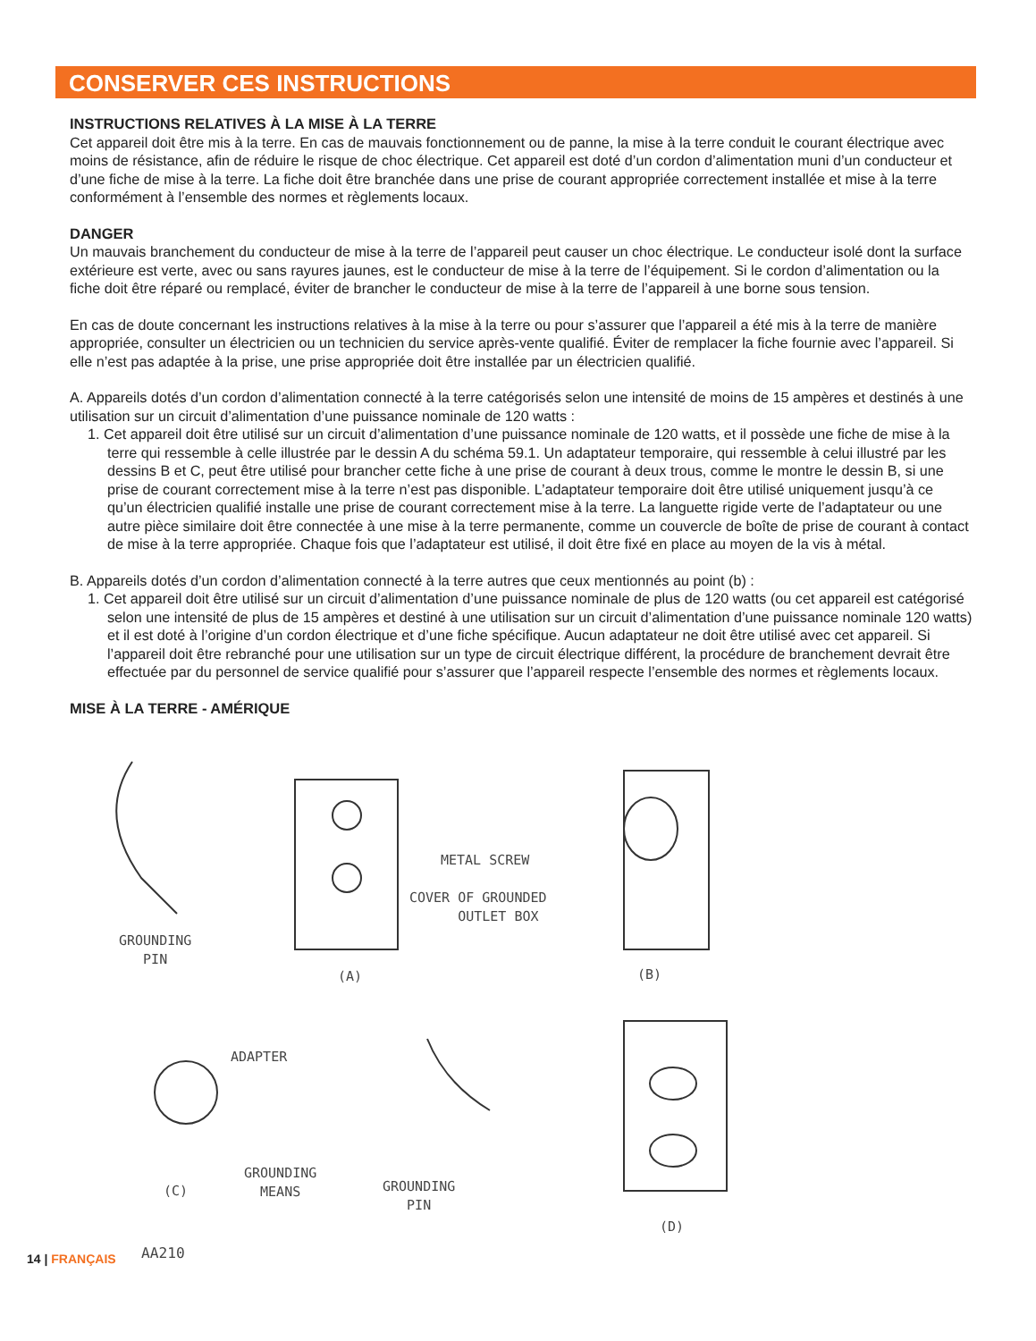CONSERVER CES INSTRUCTIONS
INSTRUCTIONS RELATIVES À LA MISE À LA TERRE
Cet appareil doit être mis à la terre. En cas de mauvais fonctionnement ou de panne, la mise à la terre conduit le courant électrique avec moins de résistance, afin de réduire le risque de choc électrique. Cet appareil est doté d’un cordon d’alimentation muni d’un conducteur et d’une fiche de mise à la terre. La fiche doit être branchée dans une prise de courant appropriée correctement installée et mise à la terre conformément à l’ensemble des normes et règlements locaux.
DANGER
Un mauvais branchement du conducteur de mise à la terre de l’appareil peut causer un choc électrique. Le conducteur isolé dont la surface extérieure est verte, avec ou sans rayures jaunes, est le conducteur de mise à la terre de l’équipement. Si le cordon d’alimentation ou la fiche doit être réparé ou remplacé, éviter de brancher le conducteur de mise à la terre de l’appareil à une borne sous tension.
En cas de doute concernant les instructions relatives à la mise à la terre ou pour s’assurer que l’appareil a été mis à la terre de manière appropriée, consulter un électricien ou un technicien du service après-vente qualifié. Éviter de remplacer la fiche fournie avec l’appareil. Si elle n’est pas adaptée à la prise, une prise appropriée doit être installée par un électricien qualifié.
A. Appareils dotés d’un cordon d’alimentation connecté à la terre catégorisés selon une intensité de moins de 15 ampères et destinés à une utilisation sur un circuit d’alimentation d’une puissance nominale de 120 watts :
1. Cet appareil doit être utilisé sur un circuit d’alimentation d’une puissance nominale de 120 watts, et il possède une fiche de mise à la terre qui ressemble à celle illustrée par le dessin A du schéma 59.1. Un adaptateur temporaire, qui ressemble à celui illustré par les dessins B et C, peut être utilisé pour brancher cette fiche à une prise de courant à deux trous, comme le montre le dessin B, si une prise de courant correctement mise à la terre n’est pas disponible. L’adaptateur temporaire doit être utilisé uniquement jusqu’à ce qu’un électricien qualifié installe une prise de courant correctement mise à la terre. La languette rigide verte de l’adaptateur ou une autre pièce similaire doit être connectée à une mise à la terre permanente, comme un couvercle de boîte de prise de courant à contact de mise à la terre appropriée. Chaque fois que l’adaptateur est utilisé, il doit être fixé en place au moyen de la vis à métal.
B. Appareils dotés d’un cordon d’alimentation connecté à la terre autres que ceux mentionnés au point (b) :
1. Cet appareil doit être utilisé sur un circuit d’alimentation d’une puissance nominale de plus de 120 watts (ou cet appareil est catégorisé selon une intensité de plus de 15 ampères et destiné à une utilisation sur un circuit d’alimentation d’une puissance nominale 120 watts) et il est doté à l’origine d’un cordon électrique et d’une fiche spécifique. Aucun adaptateur ne doit être utilisé avec cet appareil. Si l’appareil doit être rebranché pour une utilisation sur un type de circuit électrique différent, la procédure de branchement devrait être effectuée par du personnel de service qualifié pour s’assurer que l’appareil respecte l’ensemble des normes et règlements locaux.
MISE À LA TERRE - AMÉRIQUE
GROUNDING
PIN
(A)
METAL SCREW
COVER OF GROUNDED
OUTLET BOX
(B)
ADAPTER
GROUNDING
MEANS (C) GROUNDING
PIN
(D)
AA210
14 | FRANÇAIS